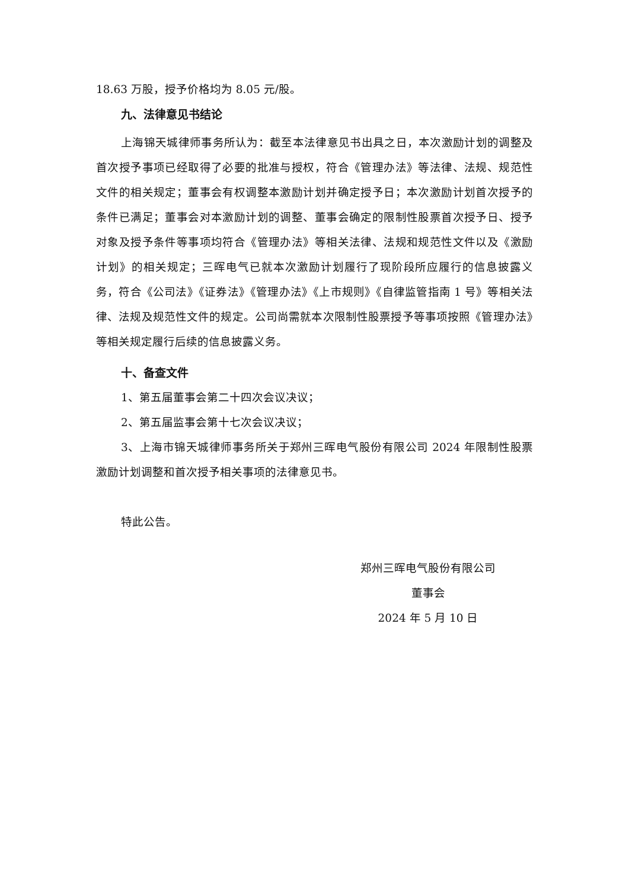18.63 万股，授予价格均为 8.05 元/股。
九、法律意见书结论
上海锦天城律师事务所认为：截至本法律意见书出具之日，本次激励计划的调整及首次授予事项已经取得了必要的批准与授权，符合《管理办法》等法律、法规、规范性文件的相关规定；董事会有权调整本激励计划并确定授予日；本次激励计划首次授予的条件已满足；董事会对本激励计划的调整、董事会确定的限制性股票首次授予日、授予对象及授予条件等事项均符合《管理办法》等相关法律、法规和规范性文件以及《激励计划》的相关规定；三晖电气已就本次激励计划履行了现阶段所应履行的信息披露义务，符合《公司法》《证券法》《管理办法》《上市规则》《自律监管指南 1 号》等相关法律、法规及规范性文件的规定。公司尚需就本次限制性股票授予等事项按照《管理办法》等相关规定履行后续的信息披露义务。
十、备查文件
1、第五届董事会第二十四次会议决议；
2、第五届监事会第十七次会议决议；
3、上海市锦天城律师事务所关于郑州三晖电气股份有限公司 2024 年限制性股票激励计划调整和首次授予相关事项的法律意见书。
特此公告。
郑州三晖电气股份有限公司
董事会
2024 年 5 月 10 日